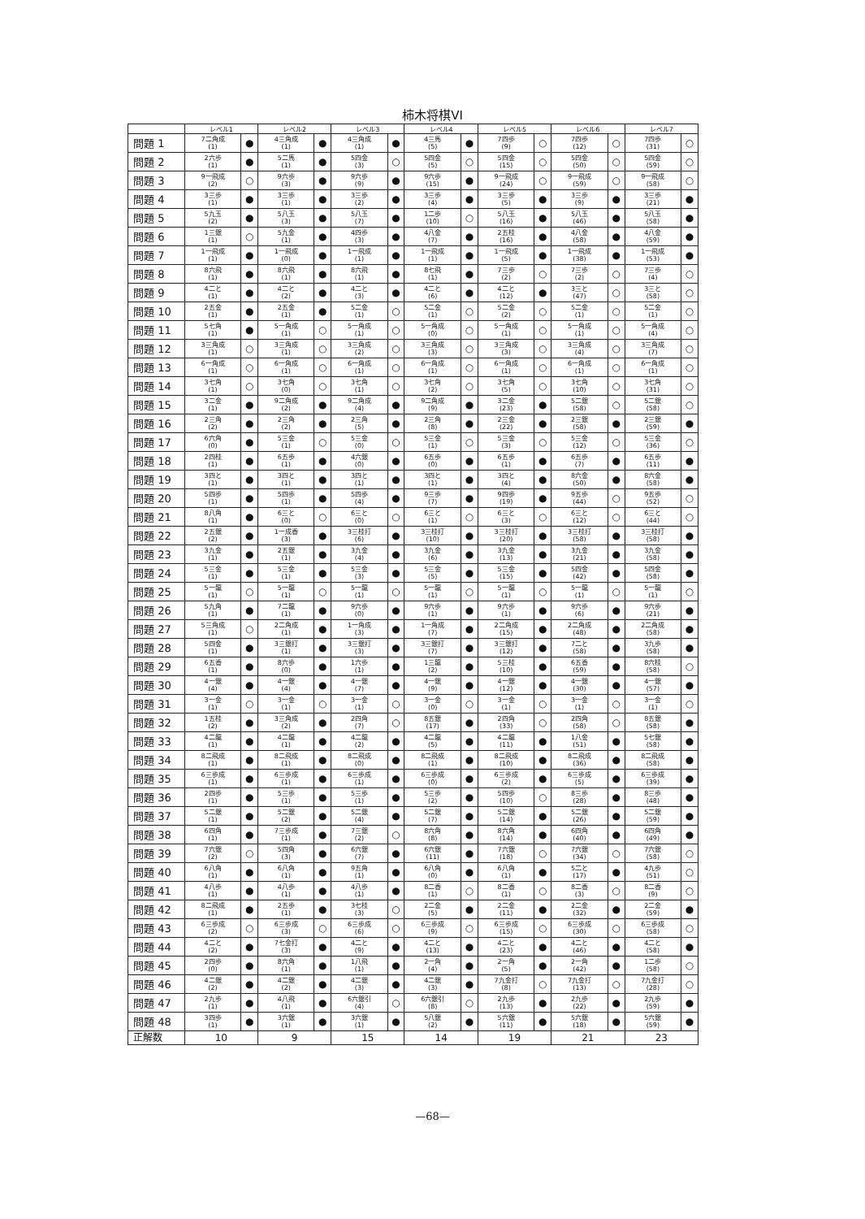柿木将棋VI
| | レベル1 | | レベル2 | | レベル3 | | レベル4 | | レベル5 | | レベル6 | | レベル7 | |
| --- | --- | --- | --- | --- | --- | --- | --- | --- | --- | --- | --- | --- | --- | --- |
| 問題 1 | 7二角成 (1) | ● | 4三角成 (1) | ● | 4三角成 (1) | ● | 4三馬 (5) | ● | 7四歩 (9) | ○ | 7四歩 (12) | ○ | 7四歩 (31) | ○ |
| 問題 2 | 2六歩 (1) | ● | 5二馬 (1) | ● | 5四金 (3) | ○ | 5四金 (5) | ○ | 5四金 (15) | ○ | 5四金 (50) | ○ | 5四金 (59) | ○ |
| 問題 3 | 9一飛成 (2) | ○ | 9六歩 (3) | ● | 9六歩 (9) | ● | 9六歩 (15) | ● | 9一飛成 (24) | ○ | 9一飛成 (59) | ○ | 9一飛成 (58) | ○ |
| 問題 4 | 3三歩 (1) | ● | 3三歩 (1) | ● | 3三歩 (2) | ● | 3三歩 (4) | ● | 3三歩 (5) | ● | 3三歩 (9) | ● | 3三歩 (21) | ● |
| 問題 5 | 5九玉 (2) | ● | 5八玉 (3) | ● | 5八玉 (7) | ● | 1二歩 (10) | ○ | 5八玉 (16) | ● | 5八玉 (46) | ● | 5八玉 (58) | ● |
| 問題 6 | 1三銀 (1) | ○ | 5九金 (1) | ● | 4四歩 (3) | ● | 4八金 (7) | ● | 2五桂 (16) | ● | 4八金 (58) | ● | 4八金 (59) | ● |
| 問題 7 | 1一飛成 (1) | ● | 1一飛成 (0) | ● | 1一飛成 (1) | ● | 1一飛成 (1) | ● | 1一飛成 (5) | ● | 1一飛成 (38) | ● | 1一飛成 (53) | ● |
| 問題 8 | 8六飛 (1) | ● | 8六飛 (1) | ● | 8六飛 (1) | ● | 8七飛 (1) | ● | 7三歩 (2) | ○ | 7三歩 (2) | ○ | 7三歩 (4) | ○ |
| 問題 9 | 4二と (1) | ● | 4二と (2) | ● | 4二と (3) | ● | 4二と (6) | ● | 4二と (12) | ● | 3三と (47) | ○ | 3三と (58) | ○ |
| 問題 10 | 2五金 (1) | ● | 2五金 (1) | ● | 5二金 (1) | ○ | 5二金 (1) | ○ | 5二金 (2) | ○ | 5二金 (1) | ○ | 5二金 (1) | ○ |
| 問題 11 | 5七角 (1) | ● | 5一角成 (1) | ○ | 5一角成 (1) | ○ | 5一角成 (0) | ○ | 5一角成 (1) | ○ | 5一角成 (1) | ○ | 5一角成 (4) | ○ |
| 問題 12 | 3三角成 (1) | ○ | 3三角成 (1) | ○ | 3三角成 (2) | ○ | 3三角成 (3) | ○ | 3三角成 (3) | ○ | 3三角成 (4) | ○ | 3三角成 (7) | ○ |
| 問題 13 | 6一角成 (1) | ○ | 6一角成 (1) | ○ | 6一角成 (1) | ○ | 6一角成 (1) | ○ | 6一角成 (1) | ○ | 6一角成 (1) | ○ | 6一角成 (1) | ○ |
| 問題 14 | 3七角 (1) | ○ | 3七角 (0) | ○ | 3七角 (1) | ○ | 3七角 (2) | ○ | 3七角 (5) | ○ | 3七角 (10) | ○ | 3七角 (31) | ○ |
| 問題 15 | 3二金 (1) | ● | 9二角成 (2) | ● | 9二角成 (4) | ● | 9二角成 (9) | ● | 3二金 (23) | ● | 5二銀 (58) | ○ | 5二銀 (58) | ○ |
| 問題 16 | 2三角 (2) | ● | 2三角 (2) | ● | 2三角 (5) | ● | 2三角 (8) | ● | 2三金 (22) | ● | 2三銀 (58) | ● | 2三銀 (59) | ● |
| 問題 17 | 6六角 (0) | ● | 5三金 (1) | ○ | 5三金 (0) | ○ | 5三金 (1) | ○ | 5三金 (3) | ○ | 5三金 (12) | ○ | 5三金 (36) | ○ |
| 問題 18 | 2四桂 (1) | ● | 6五歩 (1) | ● | 4六銀 (0) | ● | 6五歩 (0) | ● | 6五歩 (1) | ● | 6五歩 (7) | ● | 6五歩 (11) | ● |
| 問題 19 | 3四と (1) | ● | 3四と (1) | ● | 3四と (1) | ● | 3四と (1) | ● | 3四と (4) | ● | 8六金 (50) | ● | 8六金 (58) | ● |
| 問題 20 | 5四歩 (1) | ● | 5四歩 (1) | ● | 5四歩 (4) | ● | 9三歩 (7) | ● | 9四歩 (19) | ● | 9五歩 (44) | ○ | 9五歩 (52) | ○ |
| 問題 21 | 8八角 (1) | ● | 6三と (0) | ○ | 6三と (0) | ○ | 6三と (1) | ○ | 6三と (3) | ○ | 6三と (12) | ○ | 6三と (44) | ○ |
| 問題 22 | 2五銀 (2) | ● | 1一成香 (3) | ● | 3三桂打 (6) | ● | 3三桂打 (10) | ● | 3三桂打 (20) | ● | 3三桂打 (58) | ● | 3三桂打 (58) | ● |
| 問題 23 | 3九金 (1) | ● | 2五銀 (1) | ● | 3九金 (4) | ● | 3九金 (6) | ● | 3九金 (13) | ● | 3九金 (21) | ● | 3九金 (58) | ● |
| 問題 24 | 5三金 (1) | ● | 5三金 (1) | ● | 5三金 (3) | ● | 5三金 (5) | ● | 5三金 (15) | ● | 5四金 (42) | ● | 5四金 (58) | ● |
| 問題 25 | 5一龍 (1) | ○ | 5一龍 (1) | ○ | 5一龍 (1) | ○ | 5一龍 (1) | ○ | 5一龍 (1) | ○ | 5一龍 (1) | ○ | 5一龍 (1) | ○ |
| 問題 26 | 5九角 (1) | ● | 7二龍 (1) | ● | 9六歩 (0) | ● | 9六歩 (1) | ● | 9六歩 (1) | ● | 9六歩 (6) | ● | 9六歩 (21) | ● |
| 問題 27 | 5三角成 (1) | ○ | 2二角成 (1) | ● | 1一角成 (3) | ● | 1一角成 (7) | ● | 2二角成 (15) | ● | 2二角成 (48) | ● | 2二角成 (58) | ● |
| 問題 28 | 5四金 (1) | ● | 3三銀打 (1) | ● | 3三銀打 (3) | ● | 3三銀打 (7) | ● | 3三銀打 (12) | ● | 7二と (58) | ● | 3九歩 (58) | ● |
| 問題 29 | 6五香 (1) | ● | 8六歩 (0) | ● | 1六歩 (1) | ● | 1三龍 (2) | ● | 5三桂 (10) | ● | 6五香 (59) | ● | 8六桂 (58) | ○ |
| 問題 30 | 4一銀 (4) | ● | 4一銀 (4) | ● | 4一銀 (7) | ● | 4一銀 (9) | ● | 4一銀 (12) | ● | 4一銀 (30) | ● | 4一銀 (57) | ● |
| 問題 31 | 3一金 (1) | ○ | 3一金 (1) | ○ | 3一金 (1) | ○ | 3一金 (0) | ○ | 3一金 (1) | ○ | 3一金 (1) | ○ | 3一金 (1) | ○ |
| 問題 32 | 1五桂 (2) | ● | 3三角成 (2) | ● | 2四角 (7) | ○ | 8五銀 (17) | ● | 2四角 (33) | ○ | 2四角 (58) | ○ | 8五銀 (58) | ● |
| 問題 33 | 4二龍 (1) | ● | 4二龍 (1) | ● | 4二龍 (2) | ● | 4二龍 (5) | ● | 4二龍 (11) | ● | 1八金 (51) | ● | 5七銀 (58) | ● |
| 問題 34 | 8二飛成 (1) | ● | 8二飛成 (1) | ● | 8二飛成 (0) | ● | 8二飛成 (1) | ● | 8二飛成 (10) | ● | 8二飛成 (36) | ● | 8二飛成 (58) | ● |
| 問題 35 | 6三歩成 (1) | ● | 6三歩成 (1) | ● | 6三歩成 (1) | ● | 6三歩成 (0) | ● | 6三歩成 (2) | ● | 6三歩成 (5) | ● | 6三歩成 (39) | ● |
| 問題 36 | 2四歩 (1) | ● | 5三歩 (1) | ● | 5三歩 (1) | ● | 5三歩 (2) | ● | 5四歩 (10) | ○ | 8三歩 (28) | ● | 8三歩 (48) | ● |
| 問題 37 | 5二銀 (1) | ● | 5二銀 (2) | ● | 5二銀 (4) | ● | 5二銀 (7) | ● | 5二銀 (14) | ● | 5二銀 (26) | ● | 5二銀 (59) | ● |
| 問題 38 | 6四角 (1) | ● | 7三歩成 (1) | ● | 7三銀 (2) | ○ | 8六角 (8) | ● | 8六角 (14) | ● | 6四角 (40) | ● | 6四角 (49) | ● |
| 問題 39 | 7六銀 (2) | ○ | 5四角 (3) | ● | 6六銀 (7) | ● | 6六銀 (11) | ● | 7六銀 (18) | ○ | 7六銀 (34) | ○ | 7六銀 (58) | ○ |
| 問題 40 | 6八角 (1) | ● | 6八角 (1) | ● | 9五角 (1) | ● | 6八角 (0) | ● | 6八角 (1) | ● | 5二と (17) | ● | 4九歩 (51) | ○ |
| 問題 41 | 4八歩 (1) | ● | 4八歩 (1) | ● | 4八歩 (1) | ● | 8二香 (1) | ○ | 8二香 (1) | ○ | 8二香 (3) | ○ | 8二香 (9) | ○ |
| 問題 42 | 8二飛成 (1) | ● | 2五歩 (1) | ● | 3七桂 (3) | ○ | 2二金 (5) | ● | 2二金 (11) | ● | 2二金 (32) | ● | 2二金 (59) | ● |
| 問題 43 | 6三歩成 (2) | ○ | 6三歩成 (3) | ○ | 6三歩成 (6) | ○ | 6三歩成 (9) | ○ | 6三歩成 (15) | ○ | 6三歩成 (30) | ○ | 6三歩成 (58) | ○ |
| 問題 44 | 4二と (2) | ● | 7七金打 (3) | ● | 4二と (9) | ● | 4二と (13) | ● | 4二と (23) | ● | 4二と (46) | ● | 4二と (58) | ● |
| 問題 45 | 2四歩 (0) | ● | 8六角 (1) | ● | 1八飛 (1) | ● | 2一角 (4) | ● | 2一角 (5) | ● | 2一角 (42) | ● | 1二歩 (58) | ○ |
| 問題 46 | 4二銀 (2) | ● | 4二銀 (2) | ● | 4二銀 (3) | ● | 4二銀 (3) | ● | 7九金打 (8) | ○ | 7九金打 (13) | ○ | 7九金打 (28) | ○ |
| 問題 47 | 2九歩 (1) | ● | 4八飛 (1) | ● | 6六銀引 (4) | ○ | 6六銀引 (8) | ○ | 2九歩 (13) | ● | 2九歩 (22) | ● | 2九歩 (59) | ● |
| 問題 48 | 3四歩 (1) | ● | 3六銀 (1) | ● | 3六銀 (1) | ● | 5八銀 (2) | ● | 5六銀 (11) | ● | 5六銀 (18) | ● | 5六銀 (59) | ● |
| 正解数 | 10 | | 9 | | 15 | | 14 | | 19 | | 21 | | 23 | |
—68—